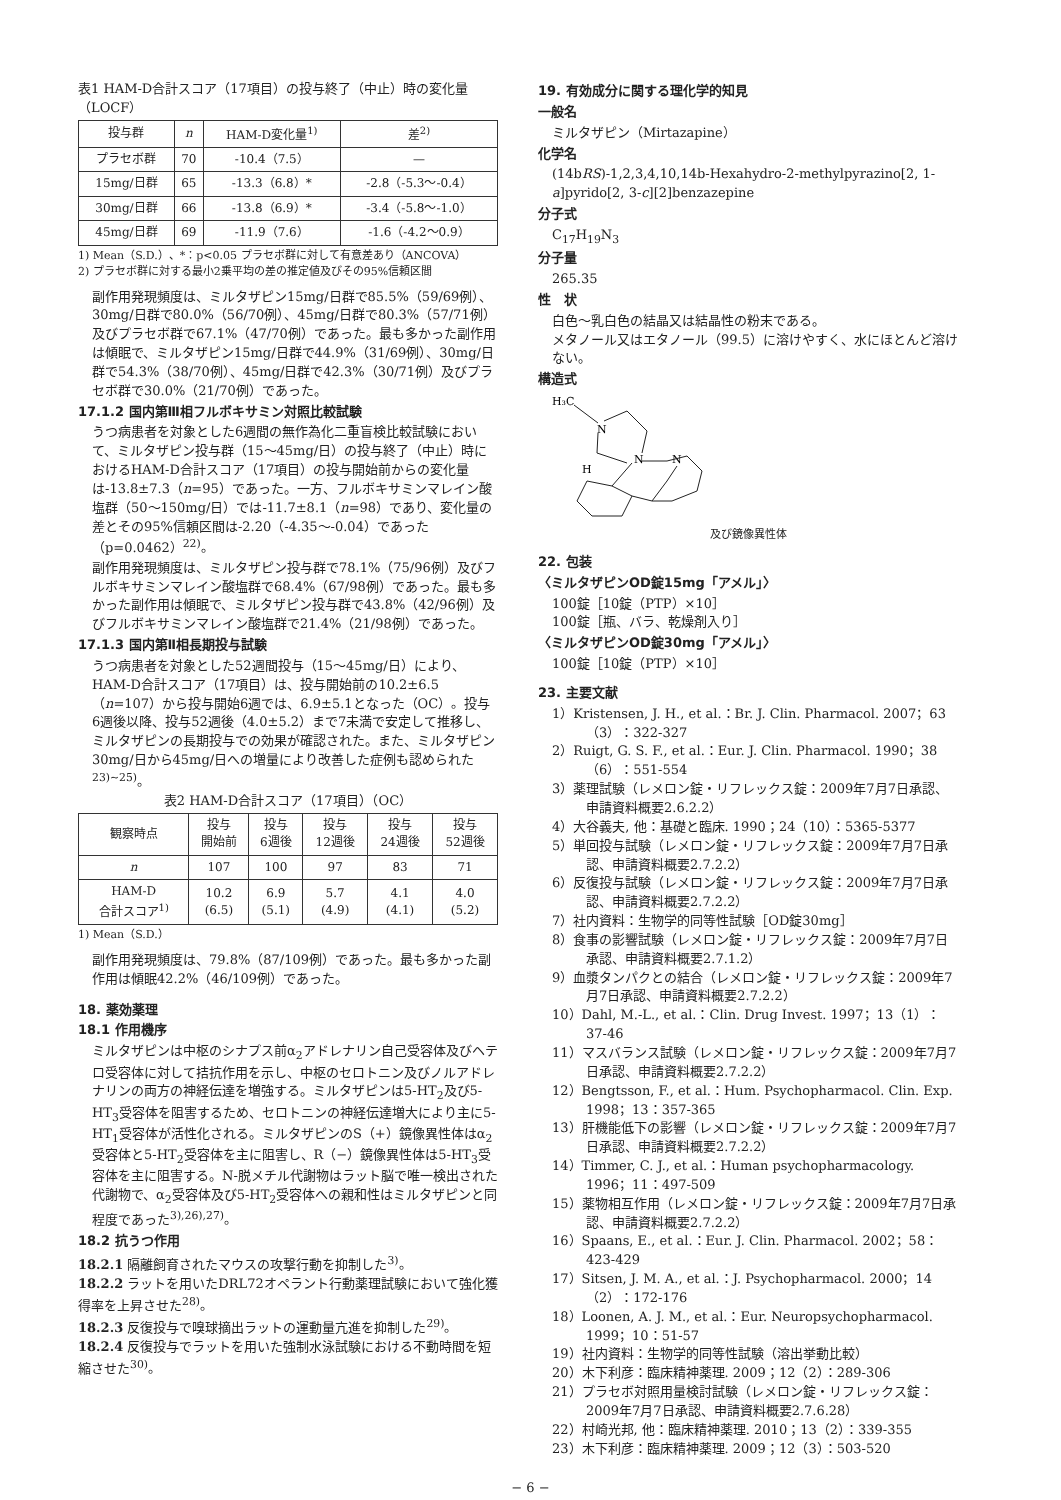表1 HAM-D合計スコア（17項目）の投与終了（中止）時の変化量（LOCF）
| 投与群 | n | HAM-D変化量<sup>1)</sup> | 差<sup>2)</sup> |
| --- | --- | --- | --- |
| プラセボ群 | 70 | -10.4（7.5） | — |
| 15mg/日群 | 65 | -13.3（6.8）* | -2.8（-5.3〜-0.4） |
| 30mg/日群 | 66 | -13.8（6.9）* | -3.4（-5.8〜-1.0） |
| 45mg/日群 | 69 | -11.9（7.6） | -1.6（-4.2〜0.9） |
1) Mean（S.D.）、*：p<0.05 プラセボ群に対して有意差あり（ANCOVA）
2) プラセボ群に対する最小2乗平均の差の推定値及びその95%信頼区間
副作用発現頻度は、ミルタザピン15mg/日群で85.5%（59/69例）、30mg/日群で80.0%（56/70例）、45mg/日群で80.3%（57/71例）及びプラセボ群で67.1%（47/70例）であった。最も多かった副作用は傾眠で、ミルタザピン15mg/日群で44.9%（31/69例）、30mg/日群で54.3%（38/70例）、45mg/日群で42.3%（30/71例）及びプラセボ群で30.0%（21/70例）であった。
17.1.2 国内第Ⅲ相フルボキサミン対照比較試験
うつ病患者を対象とした6週間の無作為化二重盲検比較試験において、ミルタザピン投与群（15〜45mg/日）の投与終了（中止）時におけるHAM-D合計スコア（17項目）の投与開始前からの変化量は-13.8±7.3（n=95）であった。一方、フルボキサミンマレイン酸塩群（50〜150mg/日）では-11.7±8.1（n=98）であり、変化量の差とその95%信頼区間は-2.20（-4.35〜-0.04）であった（p=0.0462）<sup>22)</sup>。
副作用発現頻度は、ミルタザピン投与群で78.1%（75/96例）及びフルボキサミンマレイン酸塩群で68.4%（67/98例）であった。最も多かった副作用は傾眠で、ミルタザピン投与群で43.8%（42/96例）及びフルボキサミンマレイン酸塩群で21.4%（21/98例）であった。
17.1.3 国内第Ⅱ相長期投与試験
うつ病患者を対象とした52週間投与（15〜45mg/日）により、HAM-D合計スコア（17項目）は、投与開始前の10.2±6.5（n=107）から投与開始6週では、6.9±5.1となった（OC）。投与6週後以降、投与52週後（4.0±5.2）まで7未満で安定して推移し、ミルタザピンの長期投与での効果が確認された。また、ミルタザピン30mg/日から45mg/日への増量により改善した症例も認められた<sup>23)~25)</sup>。
表2 HAM-D合計スコア（17項目）（OC）
| 観察時点 | 投与 開始前 | 投与 6週後 | 投与 12週後 | 投与 24週後 | 投与 52週後 |
| --- | --- | --- | --- | --- | --- |
| n | 107 | 100 | 97 | 83 | 71 |
| HAM-D 合計スコア<sup>1)</sup> | 10.2 (6.5) | 6.9 (5.1) | 5.7 (4.9) | 4.1 (4.1) | 4.0 (5.2) |
1) Mean（S.D.）
副作用発現頻度は、79.8%（87/109例）であった。最も多かった副作用は傾眠42.2%（46/109例）であった。
18. 薬効薬理
18.1 作用機序
ミルタザピンは中枢のシナプス前α<sub>2</sub>アドレナリン自己受容体及びヘテロ受容体に対して拮抗作用を示し、中枢のセロトニン及びノルアドレナリンの両方の神経伝達を増強する。ミルタザピンは5-HT<sub>2</sub>及び5-HT<sub>3</sub>受容体を阻害するため、セロトニンの神経伝達増大により主に5-HT<sub>1</sub>受容体が活性化される。ミルタザピンのS（+）鏡像異性体はα<sub>2</sub>受容体と5-HT<sub>2</sub>受容体を主に阻害し、R（−）鏡像異性体は5-HT<sub>3</sub>受容体を主に阻害する。N-脱メチル代謝物はラット脳で唯一検出された代謝物で、α<sub>2</sub>受容体及び5-HT<sub>2</sub>受容体への親和性はミルタザピンと同程度であった<sup>3),26),27)</sup>。
18.2 抗うつ作用
18.2.1 隔離飼育されたマウスの攻撃行動を抑制した<sup>3)</sup>。
18.2.2 ラットを用いたDRL72オペラント行動薬理試験において強化獲得率を上昇させた<sup>28)</sup>。
18.2.3 反復投与で嗅球摘出ラットの運動量亢進を抑制した<sup>29)</sup>。
18.2.4 反復投与でラットを用いた強制水泳試験における不動時間を短縮させた<sup>30)</sup>。
19. 有効成分に関する理化学的知見
一般名
ミルタザピン（Mirtazapine）
化学名
(14bRS)-1,2,3,4,10,14b-Hexahydro-2-methylpyrazino[2, 1-a]pyrido[2, 3-c][2]benzazepine
分子式
C<sub>17</sub>H<sub>19</sub>N<sub>3</sub>
分子量
265.35
性　状
白色〜乳白色の結晶又は結晶性の粉末である。
メタノール又はエタノール（99.5）に溶けやすく、水にほとんど溶けない。
構造式
H₃C
N
N
N
H
及び鏡像異性体
22. 包装
〈ミルタザピンOD錠15mg「アメル」〉
100錠［10錠（PTP）×10］
100錠［瓶、バラ、乾燥剤入り］
〈ミルタザピンOD錠30mg「アメル」〉
100錠［10錠（PTP）×10］
23. 主要文献
1）Kristensen, J. H., et al.：Br. J. Clin. Pharmacol. 2007；63（3）：322-327
2）Ruigt, G. S. F., et al.：Eur. J. Clin. Pharmacol. 1990；38（6）：551-554
3）薬理試験（レメロン錠・リフレックス錠：2009年7月7日承認、申請資料概要2.6.2.2）
4）大谷義夫, 他：基礎と臨床. 1990；24（10）：5365-5377
5）単回投与試験（レメロン錠・リフレックス錠：2009年7月7日承認、申請資料概要2.7.2.2）
6）反復投与試験（レメロン錠・リフレックス錠：2009年7月7日承認、申請資料概要2.7.2.2）
7）社内資料：生物学的同等性試験［OD錠30mg］
8）食事の影響試験（レメロン錠・リフレックス錠：2009年7月7日承認、申請資料概要2.7.1.2）
9）血漿タンパクとの結合（レメロン錠・リフレックス錠：2009年7月7日承認、申請資料概要2.7.2.2）
10）Dahl, M.-L., et al.：Clin. Drug Invest. 1997；13（1）：37-46
11）マスバランス試験（レメロン錠・リフレックス錠：2009年7月7日承認、申請資料概要2.7.2.2）
12）Bengtsson, F., et al.：Hum. Psychopharmacol. Clin. Exp. 1998；13：357-365
13）肝機能低下の影響（レメロン錠・リフレックス錠：2009年7月7日承認、申請資料概要2.7.2.2）
14）Timmer, C. J., et al.：Human psychopharmacology. 1996；11：497-509
15）薬物相互作用（レメロン錠・リフレックス錠：2009年7月7日承認、申請資料概要2.7.2.2）
16）Spaans, E., et al.：Eur. J. Clin. Pharmacol. 2002；58：423-429
17）Sitsen, J. M. A., et al.：J. Psychopharmacol. 2000；14（2）：172-176
18）Loonen, A. J. M., et al.：Eur. Neuropsychopharmacol. 1999；10：51-57
19）社内資料：生物学的同等性試験（溶出挙動比較）
20）木下利彦：臨床精神薬理. 2009；12（2）：289-306
21）プラセボ対照用量検討試験（レメロン錠・リフレックス錠：2009年7月7日承認、申請資料概要2.7.6.28）
22）村崎光邦, 他：臨床精神薬理. 2010；13（2）：339-355
23）木下利彦：臨床精神薬理. 2009；12（3）：503-520
− 6 −